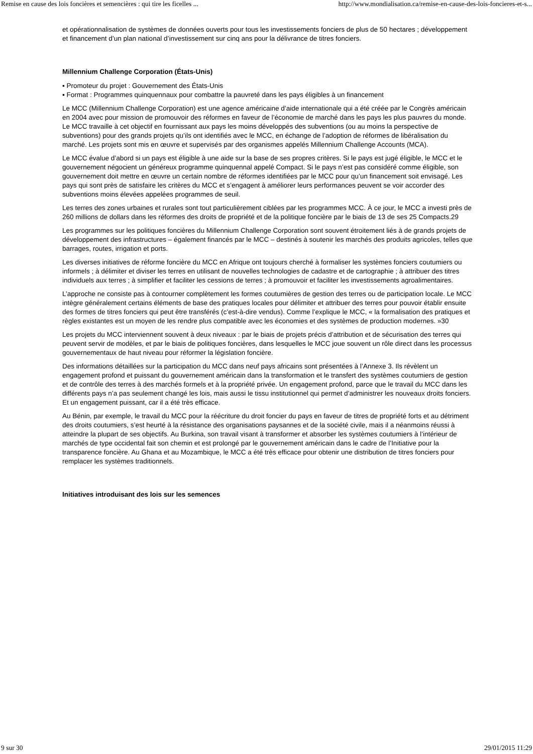Remise en cause des lois foncières et semencières : qui tire les ficelles ... http://www.mondialisation.ca/remise-en-cause-des-lois-foncieres-et-s...
et opérationnalisation de systèmes de données ouverts pour tous les investissements fonciers de plus de 50 hectares ; développement et financement d’un plan national d’investissement sur cinq ans pour la délivrance de titres fonciers.
Millennium Challenge Corporation (États-Unis)
▪ Promoteur du projet : Gouvernement des États-Unis
▪ Format : Programmes quinquennaux pour combattre la pauvreté dans les pays éligibles à un financement
Le MCC (Millennium Challenge Corporation) est une agence américaine d’aide internationale qui a été créée par le Congrès américain en 2004 avec pour mission de promouvoir des réformes en faveur de l’économie de marché dans les pays les plus pauvres du monde. Le MCC travaille à cet objectif en fournissant aux pays les moins développés des subventions (ou au moins la perspective de subventions) pour des grands projets qu’ils ont identifiés avec le MCC, en échange de l’adoption de réformes de libéralisation du marché. Les projets sont mis en œuvre et supervisés par des organismes appelés Millennium Challenge Accounts (MCA).
Le MCC évalue d’abord si un pays est éligible à une aide sur la base de ses propres critères. Si le pays est jugé éligible, le MCC et le gouvernement négocient un généreux programme quinquennal appelé Compact. Si le pays n’est pas considéré comme éligible, son gouvernement doit mettre en œuvre un certain nombre de réformes identifiées par le MCC pour qu’un financement soit envisagé. Les pays qui sont près de satisfaire les critères du MCC et s’engagent à améliorer leurs performances peuvent se voir accorder des subventions moins élevées appelées programmes de seuil.
Les terres des zones urbaines et rurales sont tout particulièrement ciblées par les programmes MCC. À ce jour, le MCC a investi près de 260 millions de dollars dans les réformes des droits de propriété et de la politique foncière par le biais de 13 de ses 25 Compacts.29
Les programmes sur les politiques foncières du Millennium Challenge Corporation sont souvent étroitement liés à de grands projets de développement des infrastructures – également financés par le MCC – destinés à soutenir les marchés des produits agricoles, telles que barrages, routes, irrigation et ports.
Les diverses initiatives de réforme foncière du MCC en Afrique ont toujours cherché à formaliser les systèmes fonciers coutumiers ou informels ; à délimiter et diviser les terres en utilisant de nouvelles technologies de cadastre et de cartographie ; à attribuer des titres individuels aux terres ; à simplifier et faciliter les cessions de terres ; à promouvoir et faciliter les investissements agroalimentaires.
L’approche ne consiste pas à contourner complètement les formes coutumières de gestion des terres ou de participation locale. Le MCC intègre généralement certains éléments de base des pratiques locales pour délimiter et attribuer des terres pour pouvoir établir ensuite des formes de titres fonciers qui peut être transférés (c’est-à-dire vendus). Comme l’explique le MCC, « la formalisation des pratiques et règles existantes est un moyen de les rendre plus compatible avec les économies et des systèmes de production modernes. »30
Les projets du MCC interviennent souvent à deux niveaux : par le biais de projets précis d’attribution et de sécurisation des terres qui peuvent servir de modèles, et par le biais de politiques foncières, dans lesquelles le MCC joue souvent un rôle direct dans les processus gouvernementaux de haut niveau pour réformer la législation foncière.
Des informations détaillées sur la participation du MCC dans neuf pays africains sont présentées à l’Annexe 3. Ils révèlent un engagement profond et puissant du gouvernement américain dans la transformation et le transfert des systèmes coutumiers de gestion et de contrôle des terres à des marchés formels et à la propriété privée. Un engagement profond, parce que le travail du MCC dans les différents pays n’a pas seulement changé les lois, mais aussi le tissu institutionnel qui permet d’administrer les nouveaux droits fonciers. Et un engagement puissant, car il a été très efficace.
Au Bénin, par exemple, le travail du MCC pour la réécriture du droit foncier du pays en faveur de titres de propriété forts et au détriment des droits coutumiers, s’est heurté à la résistance des organisations paysannes et de la société civile, mais il a néanmoins réussi à atteindre la plupart de ses objectifs. Au Burkina, son travail visant à transformer et absorber les systèmes coutumiers à l’intérieur de marchés de type occidental fait son chemin et est prolongé par le gouvernement américain dans le cadre de l’Initiative pour la transparence foncière. Au Ghana et au Mozambique, le MCC a été très efficace pour obtenir une distribution de titres fonciers pour remplacer les systèmes traditionnels.
Initiatives introduisant des lois sur les semences
9 sur 30 29/01/2015 11:29